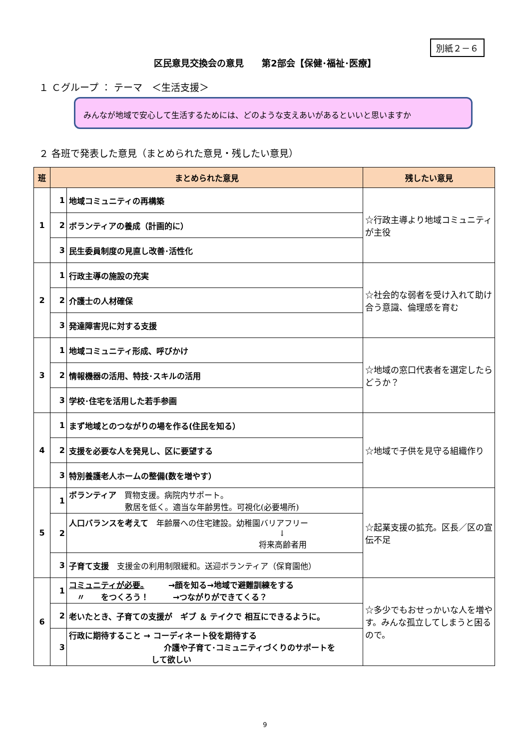別紙２－６
区民意見交換会の意見　　第2部会【保健･福祉･医療】
１ Ｃグループ ： テーマ　＜生活支援＞
みんなが地域で安心して生活するためには、どのような支えあいがあるといいと思いますか
２ 各班で発表した意見（まとめられた意見・残したい意見）
| 班 | まとめられた意見 | | 残したい意見 |
| --- | --- | --- | --- |
| 1 | 1 | 地域コミュニティの再構築 | ☆行政主導より地域コミュニティが主役 |
| | 2 | ボランティアの養成（計画的に） | |
| | 3 | 民生委員制度の見直し改善･活性化 | |
| 2 | 1 | 行政主導の施設の充実 | ☆社会的な弱者を受け入れて助け合う意識、倫理感を育む |
| | 2 | 介護士の人材確保 | |
| | 3 | 発達障害児に対する支援 | |
| 3 | 1 | 地域コミュニティ形成、呼びかけ | ☆地域の窓口代表者を選定したらどうか？ |
| | 2 | 情報機器の活用、特技･スキルの活用 | |
| | 3 | 学校･住宅を活用した若手参画 | |
| 4 | 1 | まず地域とのつながりの場を作る(住民を知る） | ☆地域で子供を見守る組織作り |
| | 2 | 支援を必要な人を発見し、区に要望する | |
| | 3 | 特別養護老人ホームの整備(数を増やす） | |
| 5 | 1 | ボランティア 買物支援。病院内サポート。 敷居を低く。適当な年齢男性。可視化(必要場所) | ☆起業支援の拡充。区長／区の宣伝不足 |
| | 2 | 人口バランスを考えて 年齢層への住宅建設。幼稚園バリアフリー ↓ 将来高齢者用 | |
| | 3 | 子育て支援 支援金の利用制限緩和。送迎ボランティア（保育園他） | |
| 6 | 1 | コミュニティが必要。 →顔を知る→地域で避難訓練をする 〃 をつくろう！ →つながりができてくる？ | ☆多少でもおせっかいな人を増やす。みんな孤立してしまうと困るので。 |
| | 2 | 老いたとき、子育ての支援が ギブ ＆ テイクで 相互にできるように。 | |
| | 3 | 行政に期待すること → コーディネート役を期待する 介護や子育て･コミュニティづくりのサポートを して欲しい | |
9